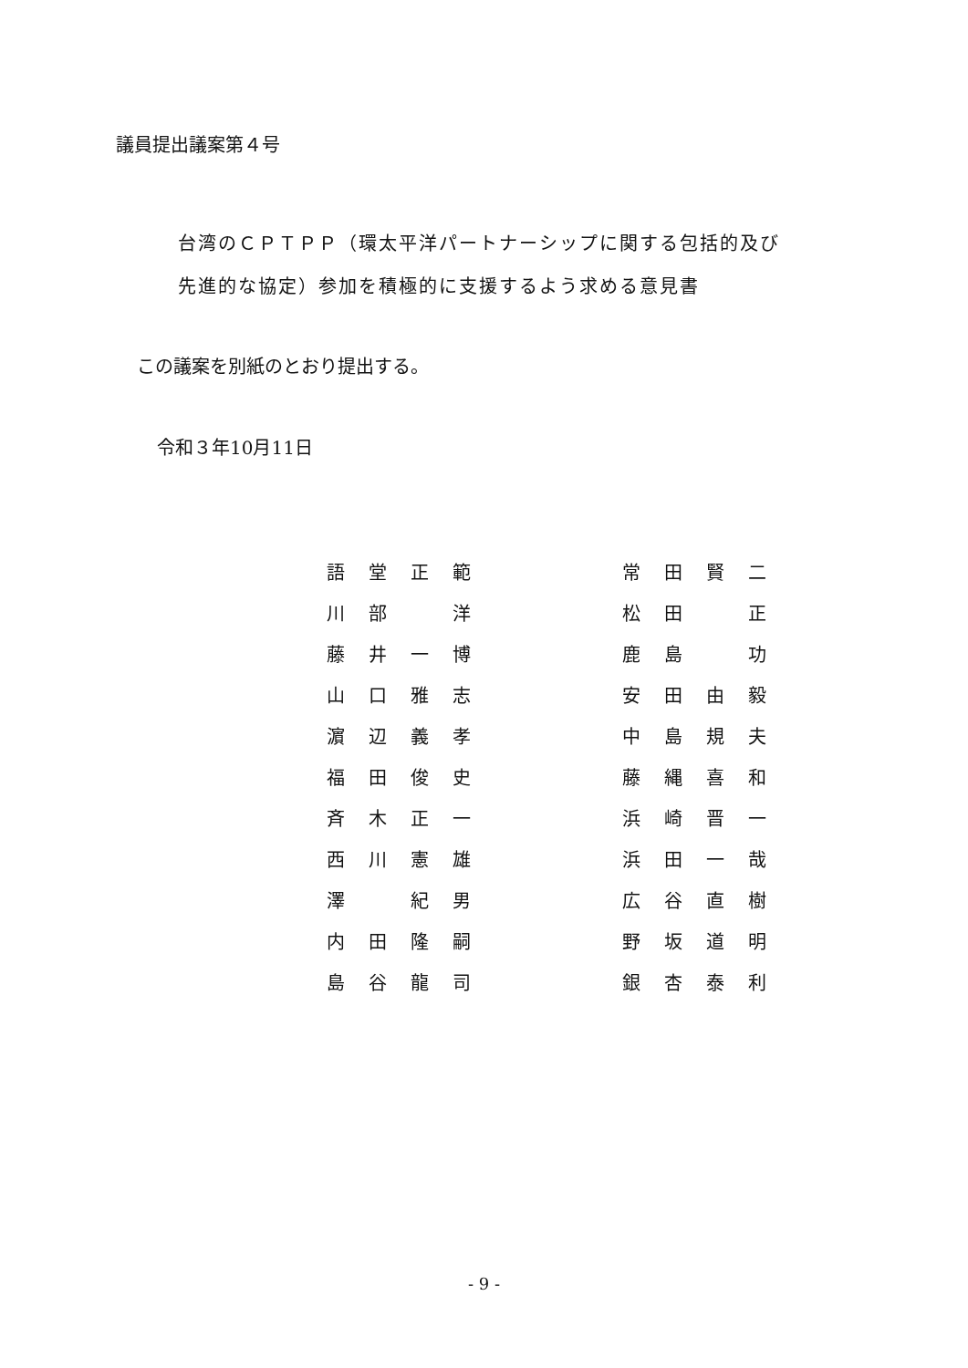議員提出議案第４号
台湾のＣＰＴＰＰ（環太平洋パートナーシップに関する包括的及び
先進的な協定）参加を積極的に支援するよう求める意見書
この議案を別紙のとおり提出する。
令和３年10月11日
| 語 | 堂 | 正 | 範 | | 常 | 田 | 賢 | 二 |
| 川 | 部 | | 洋 | | 松 | 田 | | 正 |
| 藤 | 井 | 一 | 博 | | 鹿 | 島 | | 功 |
| 山 | 口 | 雅 | 志 | | 安 | 田 | 由 | 毅 |
| 濵 | 辺 | 義 | 孝 | | 中 | 島 | 規 | 夫 |
| 福 | 田 | 俊 | 史 | | 藤 | 縄 | 喜 | 和 |
| 斉 | 木 | 正 | 一 | | 浜 | 崎 | 晋 | 一 |
| 西 | 川 | 憲 | 雄 | | 浜 | 田 | 一 | 哉 |
| 澤 | | 紀 | 男 | | 広 | 谷 | 直 | 樹 |
| 内 | 田 | 隆 | 嗣 | | 野 | 坂 | 道 | 明 |
| 島 | 谷 | 龍 | 司 | | 銀 | 杏 | 泰 | 利 |
- 9 -